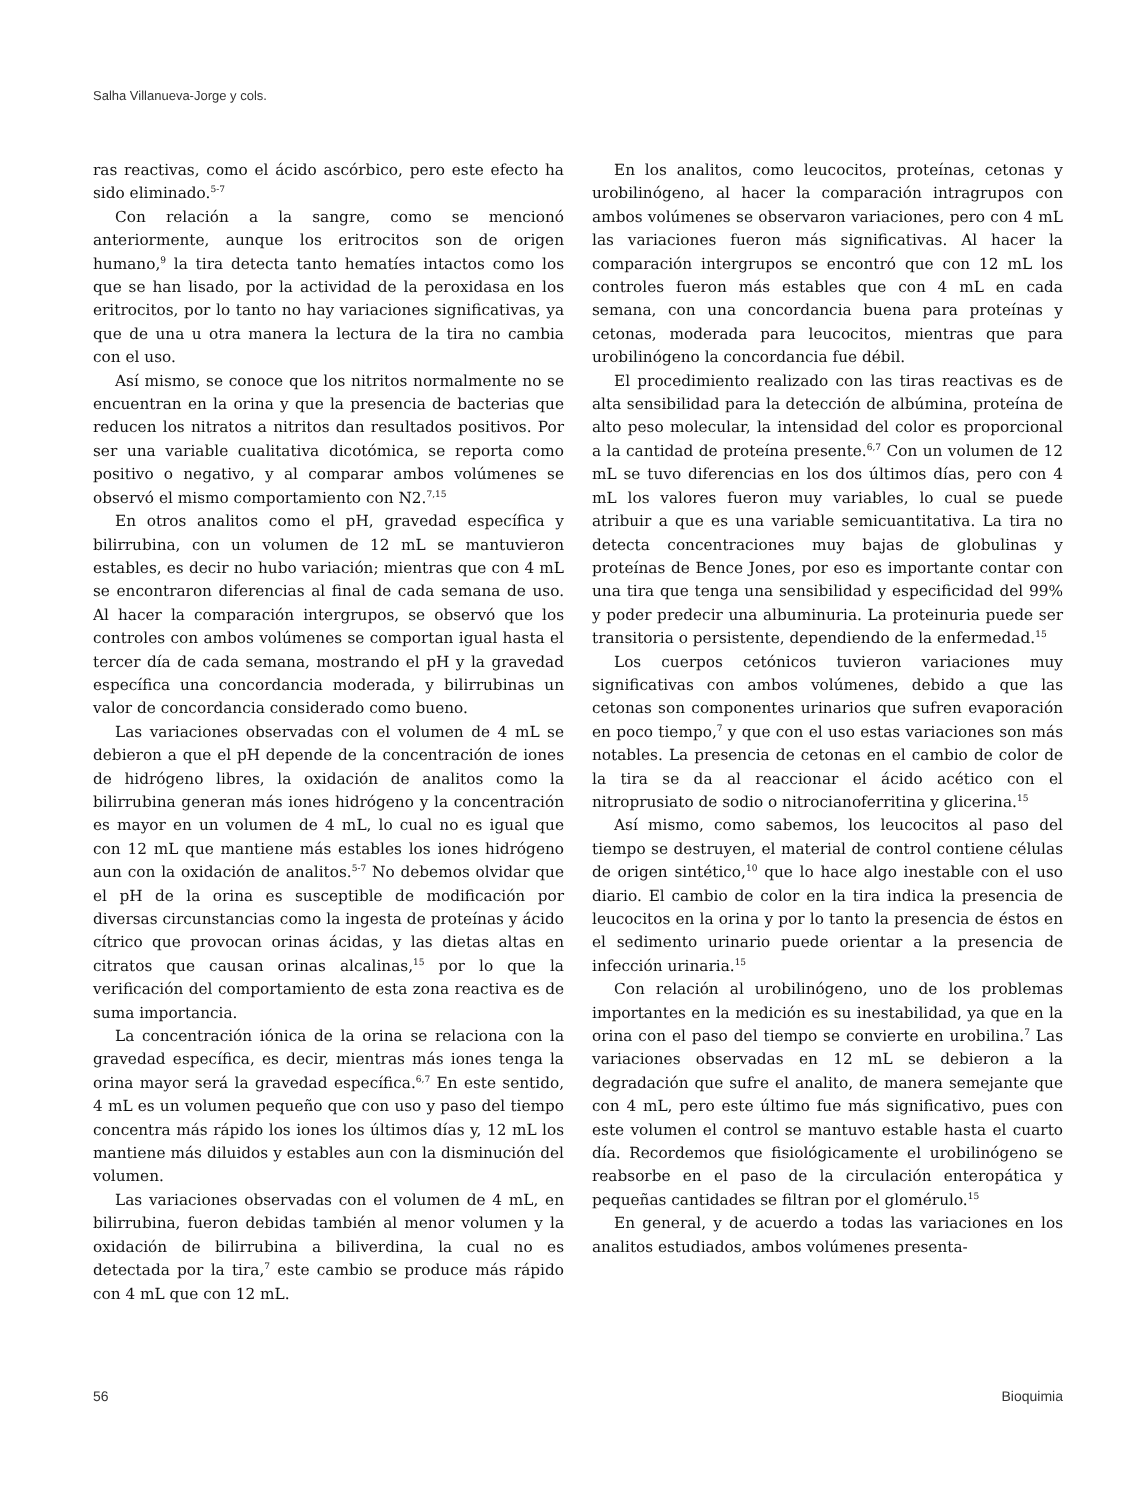Salha Villanueva-Jorge y cols.
ras reactivas, como el ácido ascórbico, pero este efecto ha sido eliminado.<sup>5-7</sup>
Con relación a la sangre, como se mencionó anteriormente, aunque los eritrocitos son de origen humano,<sup>9</sup> la tira detecta tanto hematíes intactos como los que se han lisado, por la actividad de la peroxidasa en los eritrocitos, por lo tanto no hay variaciones significativas, ya que de una u otra manera la lectura de la tira no cambia con el uso.
Así mismo, se conoce que los nitritos normalmente no se encuentran en la orina y que la presencia de bacterias que reducen los nitratos a nitritos dan resultados positivos. Por ser una variable cualitativa dicotómica, se reporta como positivo o negativo, y al comparar ambos volúmenes se observó el mismo comportamiento con N2.<sup>7,15</sup>
En otros analitos como el pH, gravedad específica y bilirrubina, con un volumen de 12 mL se mantuvieron estables, es decir no hubo variación; mientras que con 4 mL se encontraron diferencias al final de cada semana de uso. Al hacer la comparación intergrupos, se observó que los controles con ambos volúmenes se comportan igual hasta el tercer día de cada semana, mostrando el pH y la gravedad específica una concordancia moderada, y bilirrubinas un valor de concordancia considerado como bueno.
Las variaciones observadas con el volumen de 4 mL se debieron a que el pH depende de la concentración de iones de hidrógeno libres, la oxidación de analitos como la bilirrubina generan más iones hidrógeno y la concentración es mayor en un volumen de 4 mL, lo cual no es igual que con 12 mL que mantiene más estables los iones hidrógeno aun con la oxidación de analitos.<sup>5-7</sup> No debemos olvidar que el pH de la orina es susceptible de modificación por diversas circunstancias como la ingesta de proteínas y ácido cítrico que provocan orinas ácidas, y las dietas altas en citratos que causan orinas alcalinas,<sup>15</sup> por lo que la verificación del comportamiento de esta zona reactiva es de suma importancia.
La concentración iónica de la orina se relaciona con la gravedad específica, es decir, mientras más iones tenga la orina mayor será la gravedad específica.<sup>6,7</sup> En este sentido, 4 mL es un volumen pequeño que con uso y paso del tiempo concentra más rápido los iones los últimos días y, 12 mL los mantiene más diluidos y estables aun con la disminución del volumen.
Las variaciones observadas con el volumen de 4 mL, en bilirrubina, fueron debidas también al menor volumen y la oxidación de bilirrubina a biliverdina, la cual no es detectada por la tira,<sup>7</sup> este cambio se produce más rápido con 4 mL que con 12 mL.
En los analitos, como leucocitos, proteínas, cetonas y urobilinógeno, al hacer la comparación intragrupos con ambos volúmenes se observaron variaciones, pero con 4 mL las variaciones fueron más significativas. Al hacer la comparación intergrupos se encontró que con 12 mL los controles fueron más estables que con 4 mL en cada semana, con una concordancia buena para proteínas y cetonas, moderada para leucocitos, mientras que para urobilinógeno la concordancia fue débil.
El procedimiento realizado con las tiras reactivas es de alta sensibilidad para la detección de albúmina, proteína de alto peso molecular, la intensidad del color es proporcional a la cantidad de proteína presente.<sup>6,7</sup> Con un volumen de 12 mL se tuvo diferencias en los dos últimos días, pero con 4 mL los valores fueron muy variables, lo cual se puede atribuir a que es una variable semicuantitativa. La tira no detecta concentraciones muy bajas de globulinas y proteínas de Bence Jones, por eso es importante contar con una tira que tenga una sensibilidad y especificidad del 99% y poder predecir una albuminuria. La proteinuria puede ser transitoria o persistente, dependiendo de la enfermedad.<sup>15</sup>
Los cuerpos cetónicos tuvieron variaciones muy significativas con ambos volúmenes, debido a que las cetonas son componentes urinarios que sufren evaporación en poco tiempo,<sup>7</sup> y que con el uso estas variaciones son más notables. La presencia de cetonas en el cambio de color de la tira se da al reaccionar el ácido acético con el nitroprusiato de sodio o nitrocianoferritina y glicerina.<sup>15</sup>
Así mismo, como sabemos, los leucocitos al paso del tiempo se destruyen, el material de control contiene células de origen sintético,<sup>10</sup> que lo hace algo inestable con el uso diario. El cambio de color en la tira indica la presencia de leucocitos en la orina y por lo tanto la presencia de éstos en el sedimento urinario puede orientar a la presencia de infección urinaria.<sup>15</sup>
Con relación al urobilinógeno, uno de los problemas importantes en la medición es su inestabilidad, ya que en la orina con el paso del tiempo se convierte en urobilina.<sup>7</sup> Las variaciones observadas en 12 mL se debieron a la degradación que sufre el analito, de manera semejante que con 4 mL, pero este último fue más significativo, pues con este volumen el control se mantuvo estable hasta el cuarto día. Recordemos que fisiológicamente el urobilinógeno se reabsorbe en el paso de la circulación enteropática y pequeñas cantidades se filtran por el glomérulo.<sup>15</sup>
En general, y de acuerdo a todas las variaciones en los analitos estudiados, ambos volúmenes presenta-
56 Bioquimia